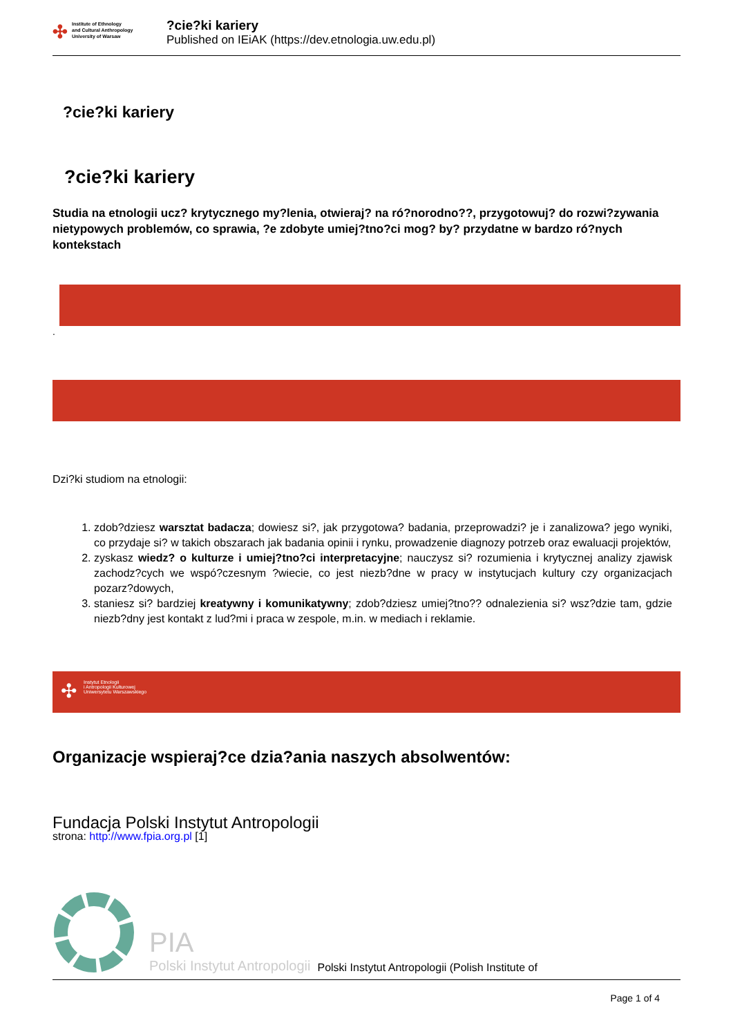✣ Institute of Ethnology
and Cultural Anthropology
University of Warsaw
?cie?ki kariery
Published on IEiAK (https://dev.etnologia.uw.edu.pl)
?cie?ki kariery
?cie?ki kariery
Studia na etnologii ucz? krytycznego my?lenia, otwieraj? na ró?norodno??, przygotowuj? do rozwi?zywania nietypowych problemów, co sprawia, ?e zdobyte umiej?tno?ci mog? by? przydatne w bardzo ró?nych kontekstach
.
Dzi?ki studiom na etnologii:
1. zdob?dziesz warsztat badacza; dowiesz si?, jak przygotowa? badania, przeprowadzi? je i zanalizowa? jego wyniki, co przydaje si? w takich obszarach jak badania opinii i rynku, prowadzenie diagnozy potrzeb oraz ewaluacji projektów,
2. zyskasz wiedz? o kulturze i umiej?tno?ci interpretacyjne; nauczysz si? rozumienia i krytycznej analizy zjawisk zachodz?cych we wspó?czesnym ?wiecie, co jest niezb?dne w pracy w instytucjach kultury czy organizacjach pozarz?dowych,
3. staniesz si? bardziej kreatywny i komunikatywny; zdob?dziesz umiej?tno?? odnalezienia si? wsz?dzie tam, gdzie niezb?dny jest kontakt z lud?mi i praca w zespole, m.in. w mediach i reklamie.
✣ Instytut Etnologii
i Antropologii Kulturowej
Uniwersytetu Warszawskiego
Organizacje wspieraj?ce dzia?ania naszych absolwentów:
Fundacja Polski Instytut Antropologii
strona: http://www.fpia.org.pl [1]
PIA
Polski Instytut Antropologii
Polski Instytut Antropologii (Polish Institute of
Page 1 of 4